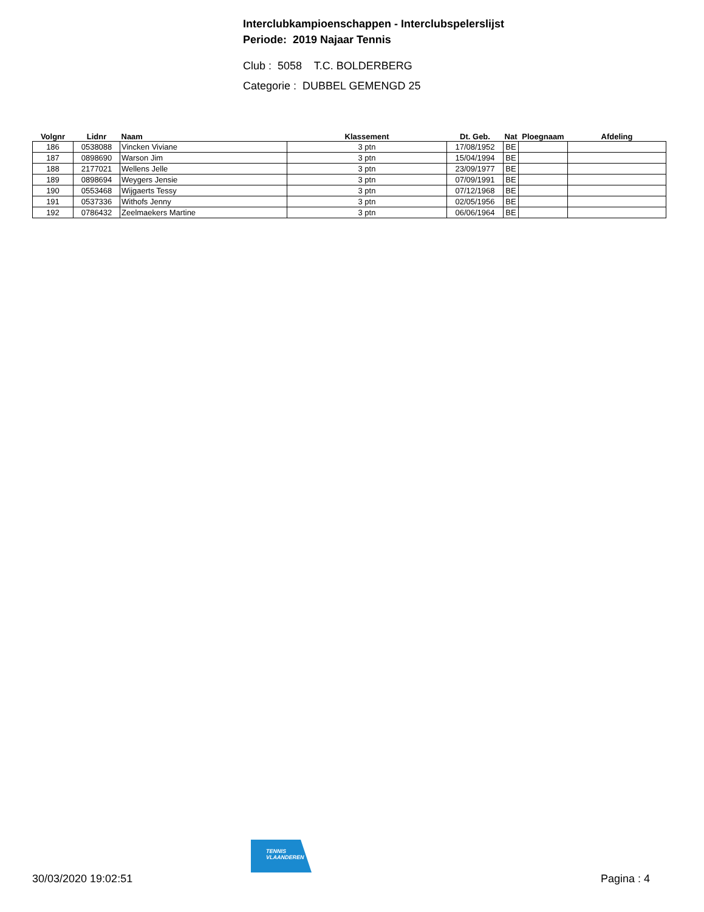Interclubkampioenschappen - Interclubspelerslijst
Periode: 2019 Najaar Tennis
Club : 5058 T.C. BOLDERBERG
Categorie : DUBBEL GEMENGD 25
| Volgnr | Lidnr | Naam | Klassement | Dt. Geb. | Nat | Ploegnaam | Afdeling |
| --- | --- | --- | --- | --- | --- | --- | --- |
| 186 | 0538088 | Vincken Viviane | 3 ptn | 17/08/1952 | BE | | |
| 187 | 0898690 | Warson Jim | 3 ptn | 15/04/1994 | BE | | |
| 188 | 2177021 | Wellens Jelle | 3 ptn | 23/09/1977 | BE | | |
| 189 | 0898694 | Weygers Jensie | 3 ptn | 07/09/1991 | BE | | |
| 190 | 0553468 | Wijgaerts Tessy | 3 ptn | 07/12/1968 | BE | | |
| 191 | 0537336 | Withofs Jenny | 3 ptn | 02/05/1956 | BE | | |
| 192 | 0786432 | Zeelmaekers Martine | 3 ptn | 06/06/1964 | BE | | |
TENNIS
VLAANDEREN
30/03/2020 19:02:51 Pagina : 4